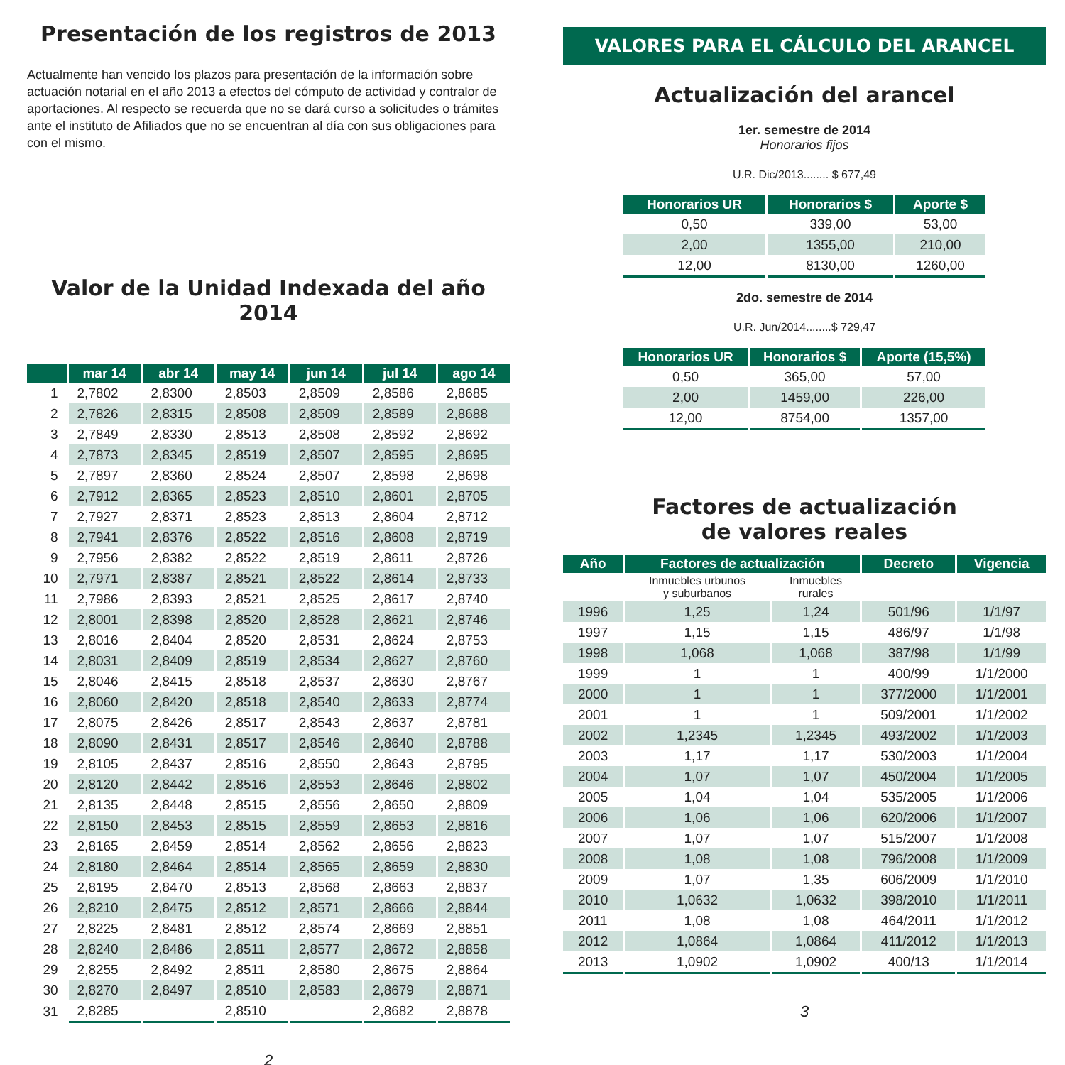Presentación de los registros de 2013
Actualmente han vencido los plazos para presentación de la información sobre actuación notarial en el año 2013 a efectos del cómputo de actividad y contralor de aportaciones. Al respecto se recuerda que no se dará curso a solicitudes o trámites ante el instituto de Afiliados que no se encuentran al día con sus obligaciones para con el mismo.
Valor de la Unidad Indexada del año 2014
| | mar 14 | abr 14 | may 14 | jun 14 | jul 14 | ago 14 |
| --- | --- | --- | --- | --- | --- | --- |
| 1 | 2,7802 | 2,8300 | 2,8503 | 2,8509 | 2,8586 | 2,8685 |
| 2 | 2,7826 | 2,8315 | 2,8508 | 2,8509 | 2,8589 | 2,8688 |
| 3 | 2,7849 | 2,8330 | 2,8513 | 2,8508 | 2,8592 | 2,8692 |
| 4 | 2,7873 | 2,8345 | 2,8519 | 2,8507 | 2,8595 | 2,8695 |
| 5 | 2,7897 | 2,8360 | 2,8524 | 2,8507 | 2,8598 | 2,8698 |
| 6 | 2,7912 | 2,8365 | 2,8523 | 2,8510 | 2,8601 | 2,8705 |
| 7 | 2,7927 | 2,8371 | 2,8523 | 2,8513 | 2,8604 | 2,8712 |
| 8 | 2,7941 | 2,8376 | 2,8522 | 2,8516 | 2,8608 | 2,8719 |
| 9 | 2,7956 | 2,8382 | 2,8522 | 2,8519 | 2,8611 | 2,8726 |
| 10 | 2,7971 | 2,8387 | 2,8521 | 2,8522 | 2,8614 | 2,8733 |
| 11 | 2,7986 | 2,8393 | 2,8521 | 2,8525 | 2,8617 | 2,8740 |
| 12 | 2,8001 | 2,8398 | 2,8520 | 2,8528 | 2,8621 | 2,8746 |
| 13 | 2,8016 | 2,8404 | 2,8520 | 2,8531 | 2,8624 | 2,8753 |
| 14 | 2,8031 | 2,8409 | 2,8519 | 2,8534 | 2,8627 | 2,8760 |
| 15 | 2,8046 | 2,8415 | 2,8518 | 2,8537 | 2,8630 | 2,8767 |
| 16 | 2,8060 | 2,8420 | 2,8518 | 2,8540 | 2,8633 | 2,8774 |
| 17 | 2,8075 | 2,8426 | 2,8517 | 2,8543 | 2,8637 | 2,8781 |
| 18 | 2,8090 | 2,8431 | 2,8517 | 2,8546 | 2,8640 | 2,8788 |
| 19 | 2,8105 | 2,8437 | 2,8516 | 2,8550 | 2,8643 | 2,8795 |
| 20 | 2,8120 | 2,8442 | 2,8516 | 2,8553 | 2,8646 | 2,8802 |
| 21 | 2,8135 | 2,8448 | 2,8515 | 2,8556 | 2,8650 | 2,8809 |
| 22 | 2,8150 | 2,8453 | 2,8515 | 2,8559 | 2,8653 | 2,8816 |
| 23 | 2,8165 | 2,8459 | 2,8514 | 2,8562 | 2,8656 | 2,8823 |
| 24 | 2,8180 | 2,8464 | 2,8514 | 2,8565 | 2,8659 | 2,8830 |
| 25 | 2,8195 | 2,8470 | 2,8513 | 2,8568 | 2,8663 | 2,8837 |
| 26 | 2,8210 | 2,8475 | 2,8512 | 2,8571 | 2,8666 | 2,8844 |
| 27 | 2,8225 | 2,8481 | 2,8512 | 2,8574 | 2,8669 | 2,8851 |
| 28 | 2,8240 | 2,8486 | 2,8511 | 2,8577 | 2,8672 | 2,8858 |
| 29 | 2,8255 | 2,8492 | 2,8511 | 2,8580 | 2,8675 | 2,8864 |
| 30 | 2,8270 | 2,8497 | 2,8510 | 2,8583 | 2,8679 | 2,8871 |
| 31 | 2,8285 | | 2,8510 | | 2,8682 | 2,8878 |
2
VALORES PARA EL CÁLCULO DEL ARANCEL
Actualización del arancel
1er. semestre de 2014
Honorarios fijos
U.R. Dic/2013........ $ 677,49
| Honorarios UR | Honorarios $ | Aporte $ |
| --- | --- | --- |
| 0,50 | 339,00 | 53,00 |
| 2,00 | 1355,00 | 210,00 |
| 12,00 | 8130,00 | 1260,00 |
2do. semestre de 2014
U.R. Jun/2014........$ 729,47
| Honorarios UR | Honorarios $ | Aporte (15,5%) |
| --- | --- | --- |
| 0,50 | 365,00 | 57,00 |
| 2,00 | 1459,00 | 226,00 |
| 12,00 | 8754,00 | 1357,00 |
Factores de actualización
de valores reales
| Año | Factores de actualización | | Decreto | Vigencia |
| --- | --- | --- | --- | --- |
| | Inmuebles urbunos y suburbanos | Inmuebles rurales | | |
| 1996 | 1,25 | 1,24 | 501/96 | 1/1/97 |
| 1997 | 1,15 | 1,15 | 486/97 | 1/1/98 |
| 1998 | 1,068 | 1,068 | 387/98 | 1/1/99 |
| 1999 | 1 | 1 | 400/99 | 1/1/2000 |
| 2000 | 1 | 1 | 377/2000 | 1/1/2001 |
| 2001 | 1 | 1 | 509/2001 | 1/1/2002 |
| 2002 | 1,2345 | 1,2345 | 493/2002 | 1/1/2003 |
| 2003 | 1,17 | 1,17 | 530/2003 | 1/1/2004 |
| 2004 | 1,07 | 1,07 | 450/2004 | 1/1/2005 |
| 2005 | 1,04 | 1,04 | 535/2005 | 1/1/2006 |
| 2006 | 1,06 | 1,06 | 620/2006 | 1/1/2007 |
| 2007 | 1,07 | 1,07 | 515/2007 | 1/1/2008 |
| 2008 | 1,08 | 1,08 | 796/2008 | 1/1/2009 |
| 2009 | 1,07 | 1,35 | 606/2009 | 1/1/2010 |
| 2010 | 1,0632 | 1,0632 | 398/2010 | 1/1/2011 |
| 2011 | 1,08 | 1,08 | 464/2011 | 1/1/2012 |
| 2012 | 1,0864 | 1,0864 | 411/2012 | 1/1/2013 |
| 2013 | 1,0902 | 1,0902 | 400/13 | 1/1/2014 |
3